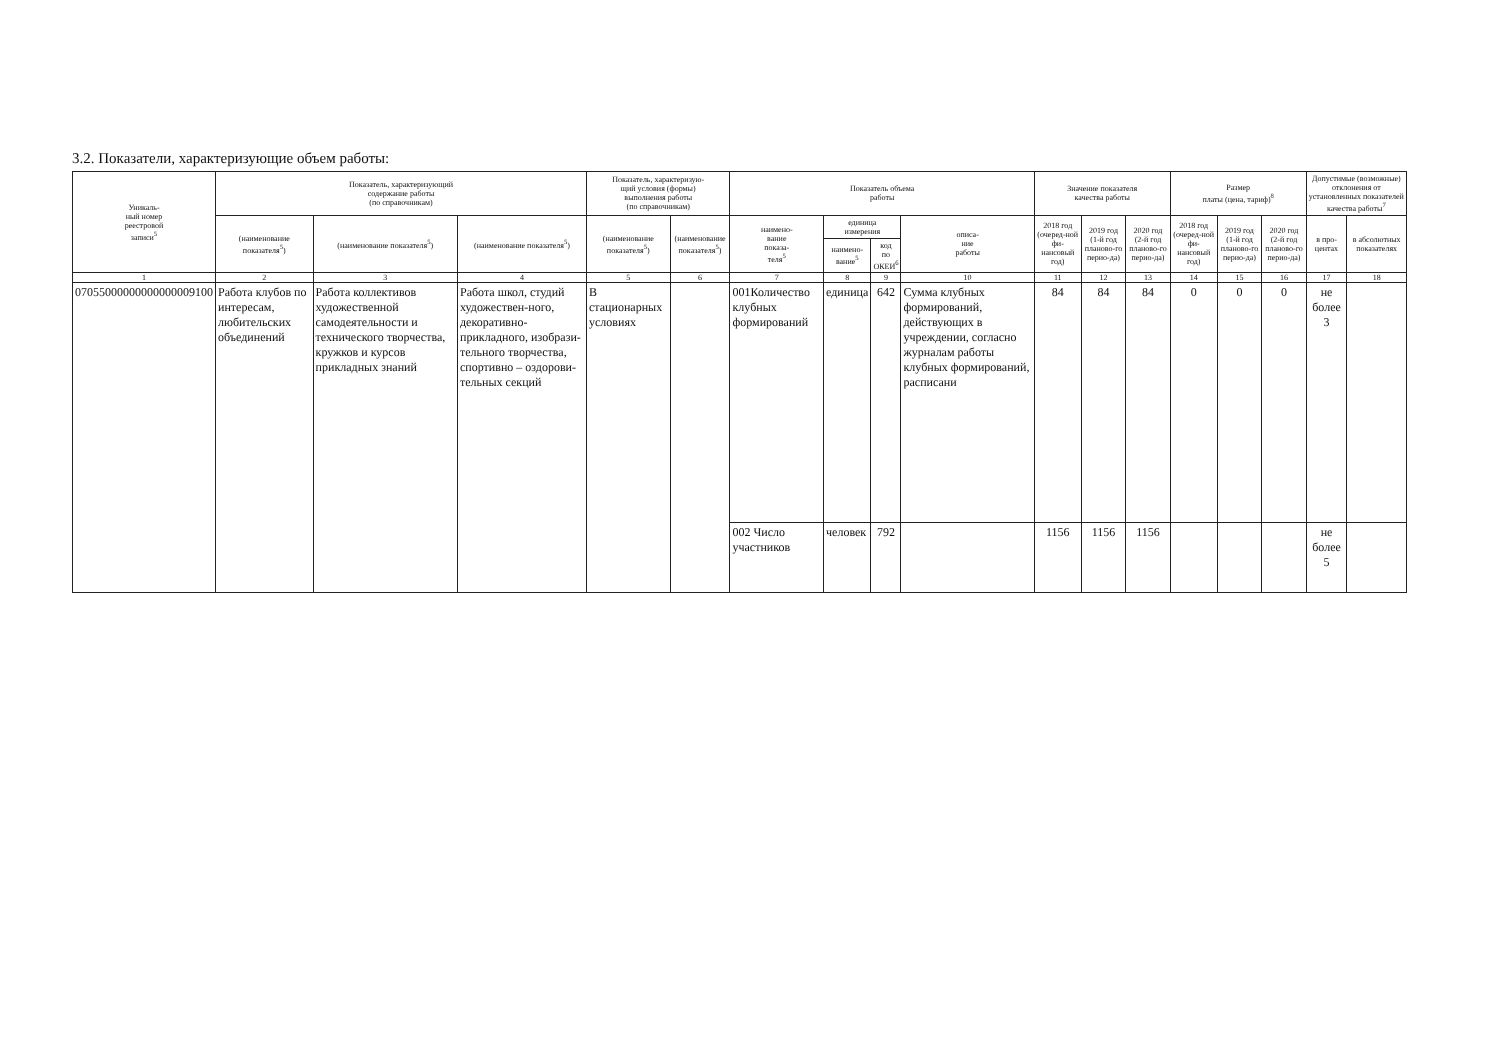3.2. Показатели, характеризующие объем работы:
| Уникаль- ный номер реестровой записи<sup>5</sup> | Показатель, характеризующий содержание работы (по справочникам) | | | Показатель, характеризую- щий условия (формы) выполнения работы (по справочникам) | | Показатель объема работы | | | | Значение показателя качества работы | | | Размер платы (цена, тариф)<sup>8</sup> | | | Допустимые (возможные) отклонения от установленных показателей качества работы<sup>7</sup> | |
| --- | --- | --- | --- | --- | --- | --- | --- | --- | --- | --- | --- | --- | --- | --- | --- | --- | --- |
| | (наименование показателя<sup>5</sup>) | (наименование показателя<sup>5</sup>) | (наименование показателя<sup>5</sup>) | (наименование показателя<sup>5</sup>) | (наименование показателя<sup>5</sup>) | наимено- вание показа- теля<sup>5</sup> | единица измерения | | описа- ние работы | 2018 год (очеред-ной фи-нансовый год) | 2019 год (1-й год планово-го перио-да) | 2020 год (2-й год планово-го перио-да) | 2018 год (очеред-ной фи-нансовый год) | 2019 год (1-й год планово-го перио-да) | 2020 год (2-й год планово-го перио-да) | в про- центах | в абсолютных показателях |
| | | | | | | | наимено- вание<sup>5</sup> | код по ОКЕИ<sup>6</sup> | | | | | | | | | |
| 1 | 2 | 3 | 4 | 5 | 6 | 7 | 8 | 9 | 10 | 11 | 12 | 13 | 14 | 15 | 16 | 17 | 18 |
| 07055000000000000009100 | Работа клубов по интересам, любительских объединений | Работа коллективов художественной самодеятельности и технического творчества, кружков и курсов прикладных знаний | Работа школ, студий художествен-ного, декоративно-прикладного, изобрази-тельного творчества, спортивно – оздорови-тельных секций | В стационарных условиях | | 001Количество клубных формирований | единица | 642 | Сумма клубных формирований, действующих в учреждении, согласно журналам работы клубных формирований, расписани | 84 | 84 | 84 | 0 | 0 | 0 | не более 3 | |
| | | | | | | 002 Число участников | человек | 792 | | 1156 | 1156 | 1156 | | | | не более 5 | |